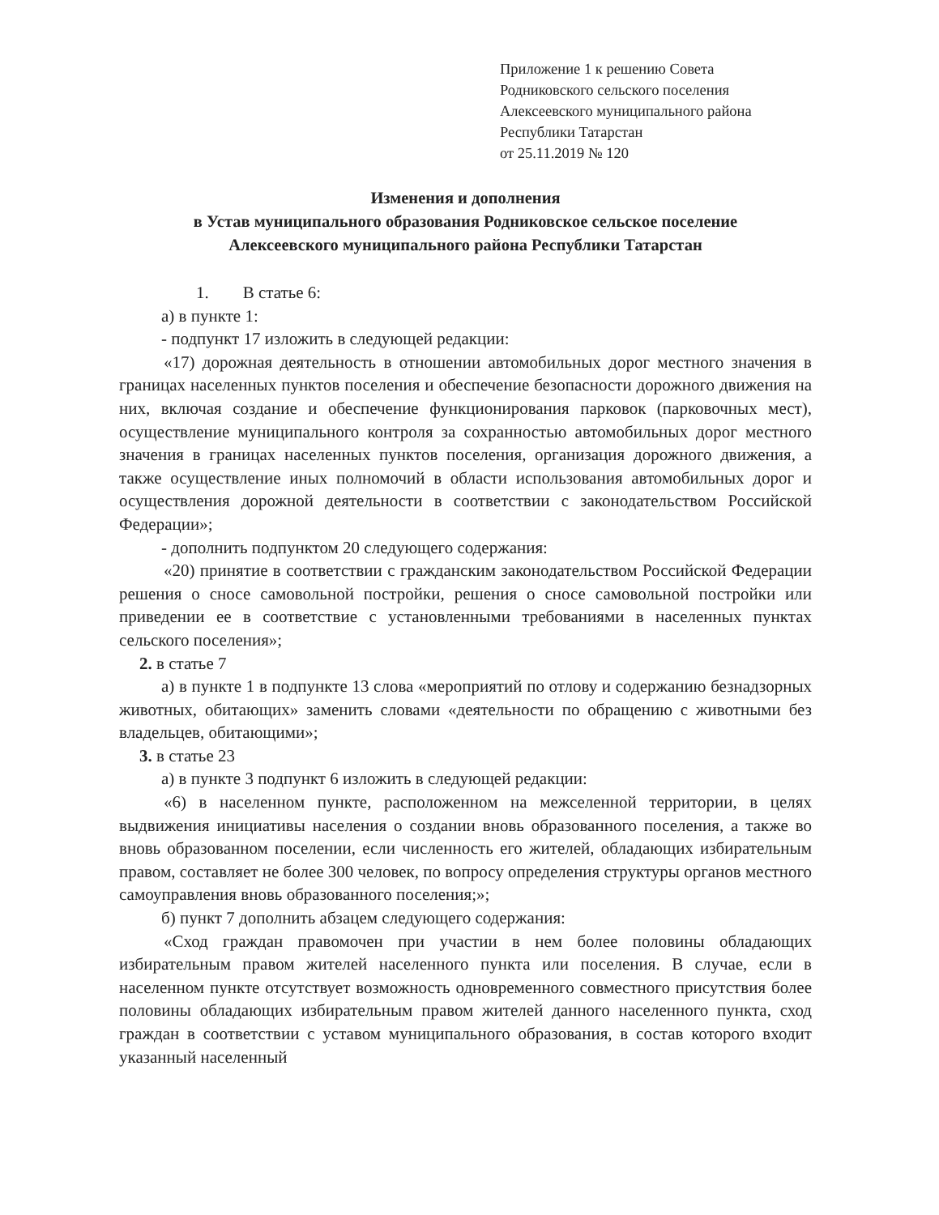Приложение 1 к решению Совета
Родниковского сельского поселения
Алексеевского муниципального района
Республики Татарстан
от 25.11.2019 № 120
Изменения и дополнения
в Устав муниципального образования Родниковское сельское поселение
Алексеевского муниципального района Республики Татарстан
1. В статье 6:
а) в пункте 1:
- подпункт 17 изложить в следующей редакции:
«17) дорожная деятельность в отношении автомобильных дорог местного значения в границах населенных пунктов поселения и обеспечение безопасности дорожного движения на них, включая создание и обеспечение функционирования парковок (парковочных мест), осуществление муниципального контроля за сохранностью автомобильных дорог местного значения в границах населенных пунктов поселения, организация дорожного движения, а также осуществление иных полномочий в области использования автомобильных дорог и осуществления дорожной деятельности в соответствии с законодательством Российской Федерации»;
- дополнить подпунктом 20 следующего содержания:
«20) принятие в соответствии с гражданским законодательством Российской Федерации решения о сносе самовольной постройки, решения о сносе самовольной постройки или приведении ее в соответствие с установленными требованиями в населенных пунктах сельского поселения»;
2. в статье 7
а) в пункте 1 в подпункте 13 слова «мероприятий по отлову и содержанию безнадзорных животных, обитающих» заменить словами «деятельности по обращению с животными без владельцев, обитающими»;
3. в статье 23
а) в пункте 3 подпункт 6 изложить в следующей редакции:
«6) в населенном пункте, расположенном на межселенной территории, в целях выдвижения инициативы населения о создании вновь образованного поселения, а также во вновь образованном поселении, если численность его жителей, обладающих избирательным правом, составляет не более 300 человек, по вопросу определения структуры органов местного самоуправления вновь образованного поселения;»;
б) пункт 7 дополнить абзацем следующего содержания:
«Сход граждан правомочен при участии в нем более половины обладающих избирательным правом жителей населенного пункта или поселения. В случае, если в населенном пункте отсутствует возможность одновременного совместного присутствия более половины обладающих избирательным правом жителей данного населенного пункта, сход граждан в соответствии с уставом муниципального образования, в состав которого входит указанный населенный